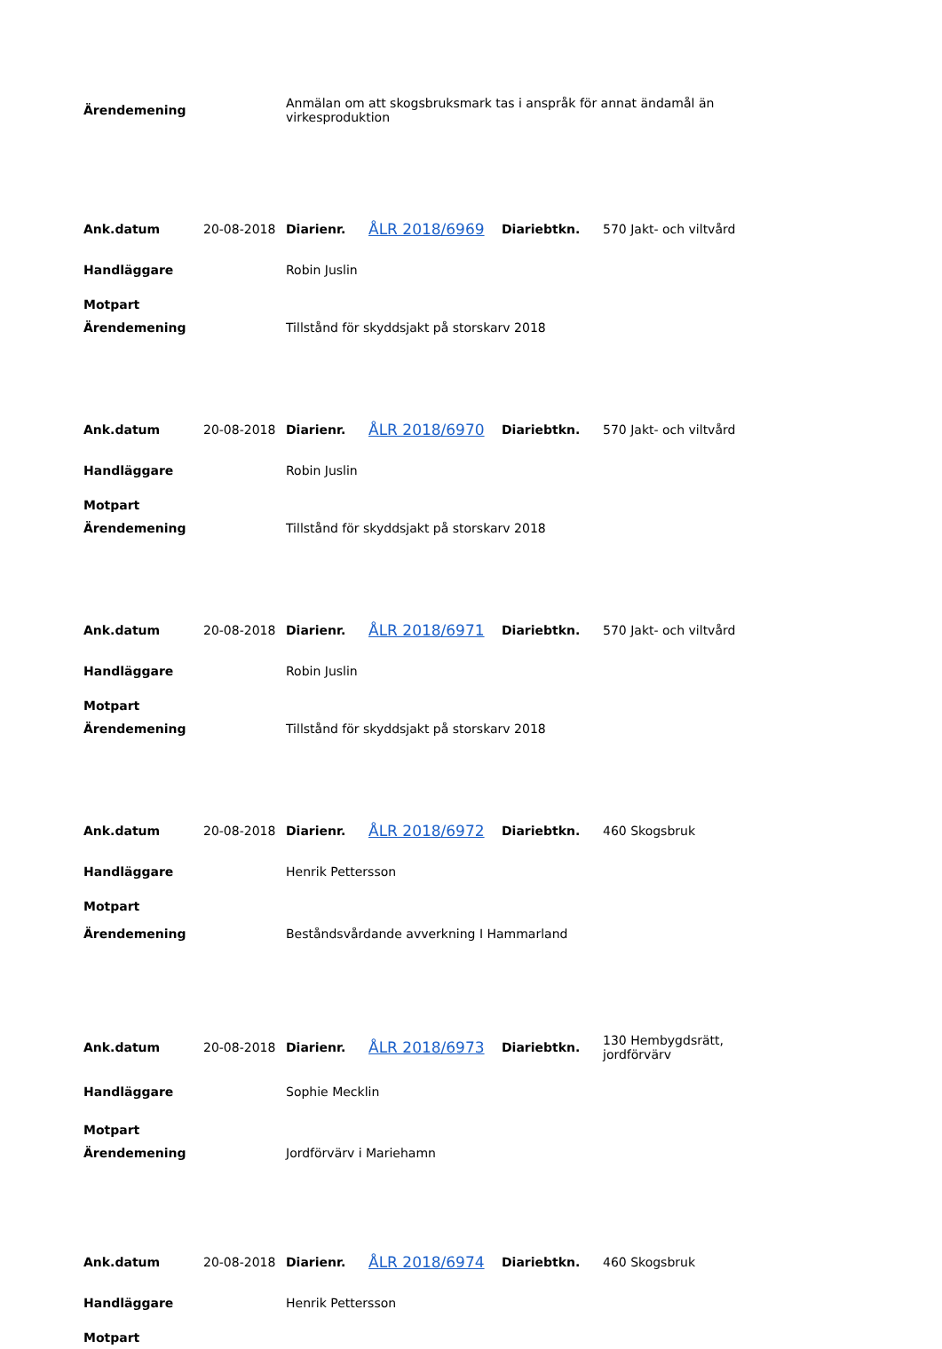| Ärendemening | Anmälan om att skogsbruksmark tas i anspråk för annat ändamål än virkesproduktion |
| Ank.datum | 20-08-2018 | Diarienr. | ÅLR 2018/6969 | Diariebtkn. | 570 Jakt- och viltvård |
| Handläggare | | Robin Juslin | | | |
| Motpart | | | | | |
| Ärendemening | | Tillstånd för skyddsjakt på storskarv 2018 | | | |
| Ank.datum | 20-08-2018 | Diarienr. | ÅLR 2018/6970 | Diariebtkn. | 570 Jakt- och viltvård |
| Handläggare | | Robin Juslin | | | |
| Motpart | | | | | |
| Ärendemening | | Tillstånd för skyddsjakt på storskarv 2018 | | | |
| Ank.datum | 20-08-2018 | Diarienr. | ÅLR 2018/6971 | Diariebtkn. | 570 Jakt- och viltvård |
| Handläggare | | Robin Juslin | | | |
| Motpart | | | | | |
| Ärendemening | | Tillstånd för skyddsjakt på storskarv 2018 | | | |
| Ank.datum | 20-08-2018 | Diarienr. | ÅLR 2018/6972 | Diariebtkn. | 460 Skogsbruk |
| Handläggare | | Henrik Pettersson | | | |
| Motpart | | | | | |
| Ärendemening | | Beståndsvårdande avverkning I Hammarland | | | |
| Ank.datum | 20-08-2018 | Diarienr. | ÅLR 2018/6973 | Diariebtkn. | 130 Hembygdsrätt, jordförvärv |
| Handläggare | | Sophie Mecklin | | | |
| Motpart | | | | | |
| Ärendemening | | Jordförvärv i Mariehamn | | | |
| Ank.datum | 20-08-2018 | Diarienr. | ÅLR 2018/6974 | Diariebtkn. | 460 Skogsbruk |
| Handläggare | | Henrik Pettersson | | | |
| Motpart | | | | | |